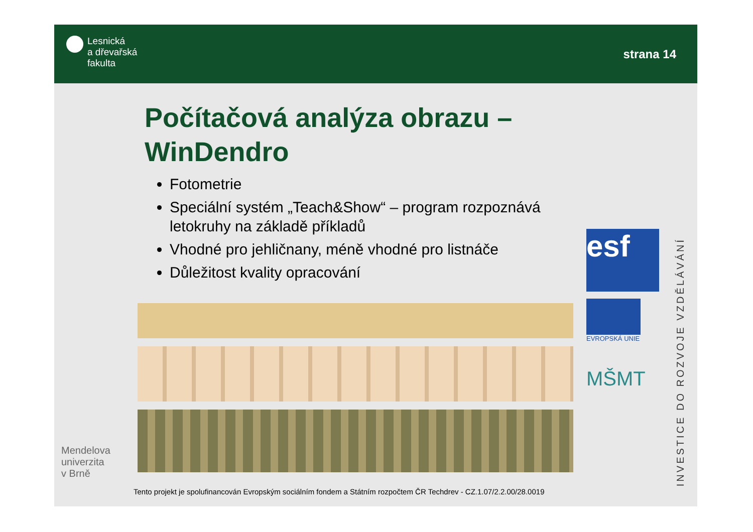Lesnická
a dřevařská
fakulta
strana 14
Počítačová analýza obrazu – WinDendro
Fotometrie
Speciální systém „Teach&Show“ – program rozpoznává letokruhy na základě příkladů
Vhodné pro jehličnany, méně vhodné pro listnáče
Důležitost kvality opracování
Tento projekt je spolufinancován Evropským sociálním fondem a Státním rozpočtem ČR Techdrev - CZ.1.07/2.2.00/28.0019
esf
EVROPSKÁ UNIE
MŠMT
Mendelova
univerzita
v Brně
INVESTICE DO ROZVOJE VZDĚLÁVÁNÍ